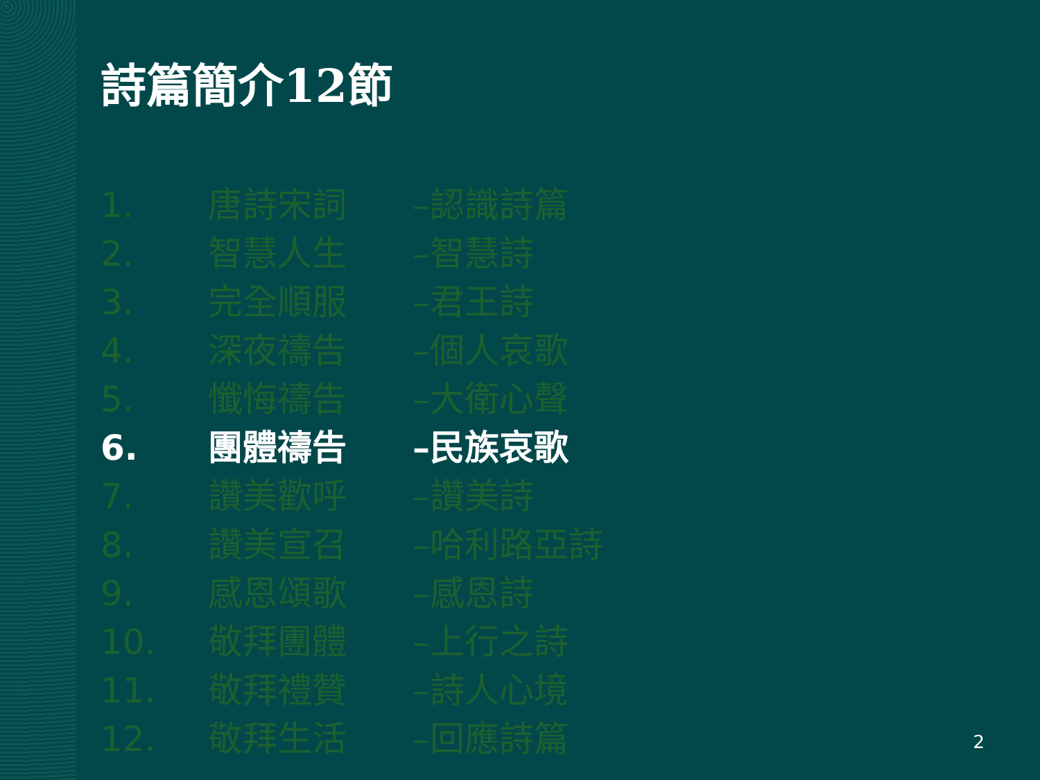詩篇簡介12節
1. 唐詩宋詞 –認識詩篇
2. 智慧人生 –智慧詩
3. 完全順服 –君王詩
4. 深夜禱告 –個人哀歌
5. 懺悔禱告 –大衛心聲
6. 團體禱告 –民族哀歌
7. 讚美歡呼 –讚美詩
8. 讚美宣召 –哈利路亞詩
9. 感恩頌歌 –感恩詩
10. 敬拜團體 –上行之詩
11. 敬拜禮贊 –詩人心境
12. 敬拜生活 –回應詩篇
2